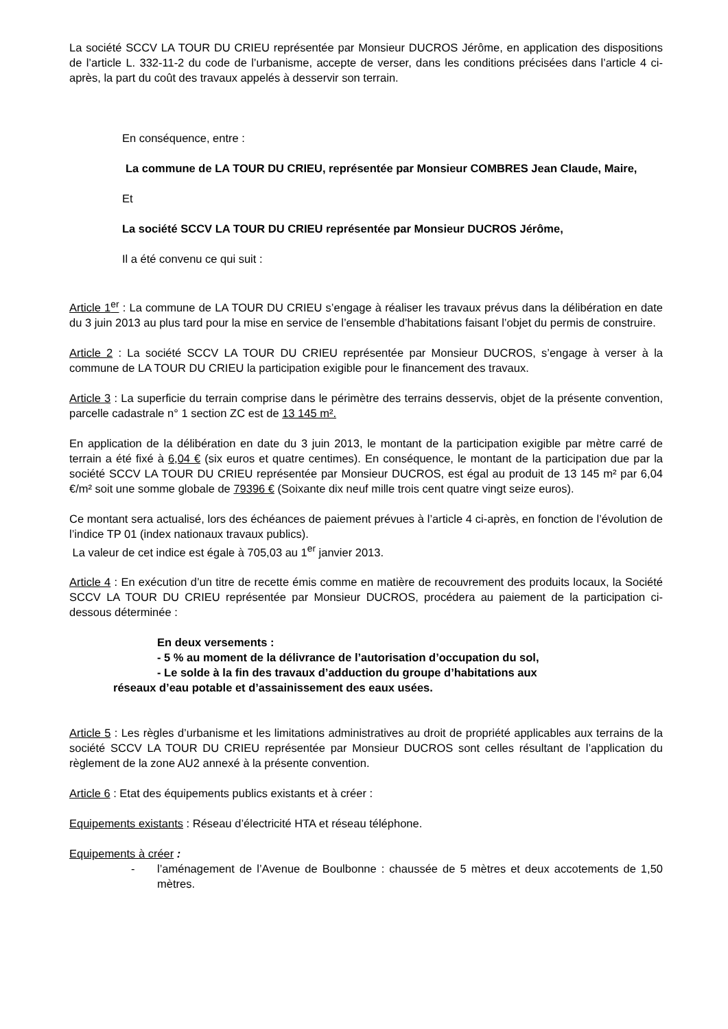La société SCCV LA TOUR DU CRIEU représentée par Monsieur DUCROS Jérôme, en application des dispositions de l’article L. 332-11-2 du code de l’urbanisme, accepte de verser, dans les conditions précisées dans l’article 4 ci-après, la part du coût des travaux appelés à desservir son terrain.
En conséquence, entre :
La commune de LA TOUR DU CRIEU, représentée par Monsieur COMBRES Jean Claude, Maire,
Et
La société SCCV LA TOUR DU CRIEU représentée par Monsieur DUCROS Jérôme,
Il a été convenu ce qui suit :
Article 1<sup>er</sup> : La commune de LA TOUR DU CRIEU s’engage à réaliser les travaux prévus dans la délibération en date du 3 juin 2013 au plus tard pour la mise en service de l’ensemble d’habitations faisant l’objet du permis de construire.
Article 2 : La société SCCV LA TOUR DU CRIEU représentée par Monsieur DUCROS, s’engage à verser à la commune de LA TOUR DU CRIEU la participation exigible pour le financement des travaux.
Article 3 : La superficie du terrain comprise dans le périmètre des terrains desservis, objet de la présente convention, parcelle cadastrale n° 1 section ZC est de 13 145 m².
En application de la délibération en date du 3 juin 2013, le montant de la participation exigible par mètre carré de terrain a été fixé à 6,04 € (six euros et quatre centimes). En conséquence, le montant de la participation due par la société SCCV LA TOUR DU CRIEU représentée par Monsieur DUCROS, est égal au produit de 13 145 m² par 6,04 €/m² soit une somme globale de 79396 € (Soixante dix neuf mille trois cent quatre vingt seize euros).
Ce montant sera actualisé, lors des échéances de paiement prévues à l’article 4 ci-après, en fonction de l’évolution de l’indice TP 01 (index nationaux travaux publics).
La valeur de cet indice est égale à 705,03 au 1<sup>er</sup> janvier 2013.
Article 4 : En exécution d’un titre de recette émis comme en matière de recouvrement des produits locaux, la Société SCCV LA TOUR DU CRIEU représentée par Monsieur DUCROS, procédera au paiement de la participation ci-dessous déterminée :
En deux versements :
- 5 % au moment de la délivrance de l’autorisation d’occupation du sol,
- Le solde à la fin des travaux d’adduction du groupe d’habitations aux
réseaux d’eau potable et d’assainissement des eaux usées.
Article 5 : Les règles d’urbanisme et les limitations administratives au droit de propriété applicables aux terrains de la société SCCV LA TOUR DU CRIEU représentée par Monsieur DUCROS sont celles résultant de l’application du règlement de la zone AU2 annexé à la présente convention.
Article 6 : Etat des équipements publics existants et à créer :
Equipements existants : Réseau d’électricité HTA et réseau téléphone.
Equipements à créer :
- l’aménagement de l’Avenue de Boulbonne : chaussée de 5 mètres et deux accotements de 1,50 mètres.